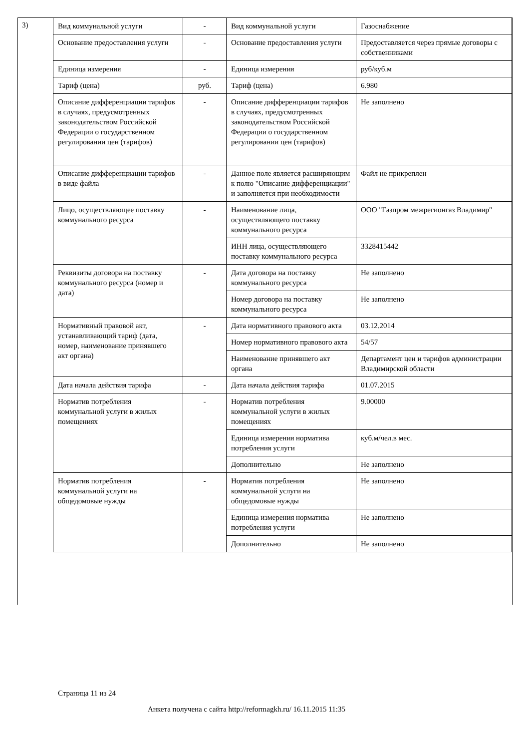3)
| Вид коммунальной услуги | - | Вид коммунальной услуги | Газоснабжение |
| Основание предоставления услуги | - | Основание предоставления услуги | Предоставляется через прямые договоры с собственниками |
| Единица измерения | - | Единица измерения | руб/куб.м |
| Тариф (цена) | руб. | Тариф (цена) | 6.980 |
| Описание дифференциации тарифов в случаях, предусмотренных законодательством Российской Федерации о государственном регулировании цен (тарифов) | - | Описание дифференциации тарифов в случаях, предусмотренных законодательством Российской Федерации о государственном регулировании цен (тарифов) | Не заполнено |
| Описание дифференциации тарифов в виде файла | - | Данное поле является расширяющим к полю "Описание дифференциации" и заполняется при необходимости | Файл не прикреплен |
| Лицо, осуществляющее поставку коммунального ресурса | - | Наименование лица, осуществляющего поставку коммунального ресурса | ООО "Газпром межрегионгаз Владимир" |
| | | ИНН лица, осуществляющего поставку коммунального ресурса | 3328415442 |
| Реквизиты договора на поставку коммунального ресурса (номер и дата) | - | Дата договора на поставку коммунального ресурса | Не заполнено |
| | | Номер договора на поставку коммунального ресурса | Не заполнено |
| Нормативный правовой акт, устанавливающий тариф (дата, номер, наименование принявшего акт органа) | - | Дата нормативного правового акта | 03.12.2014 |
| | | Номер нормативного правового акта | 54/57 |
| | | Наименование принявшего акт органа | Департамент цен и тарифов администрации Владимирской области |
| Дата начала действия тарифа | - | Дата начала действия тарифа | 01.07.2015 |
| Норматив потребления коммунальной услуги в жилых помещениях | - | Норматив потребления коммунальной услуги в жилых помещениях | 9.00000 |
| | | Единица измерения норматива потребления услуги | куб.м/чел.в мес. |
| | | Дополнительно | Не заполнено |
| Норматив потребления коммунальной услуги на общедомовые нужды | - | Норматив потребления коммунальной услуги на общедомовые нужды | Не заполнено |
| | | Единица измерения норматива потребления услуги | Не заполнено |
| | | Дополнительно | Не заполнено |
Страница 11 из 24
Анкета получена с сайта http://reformagkh.ru/ 16.11.2015 11:35